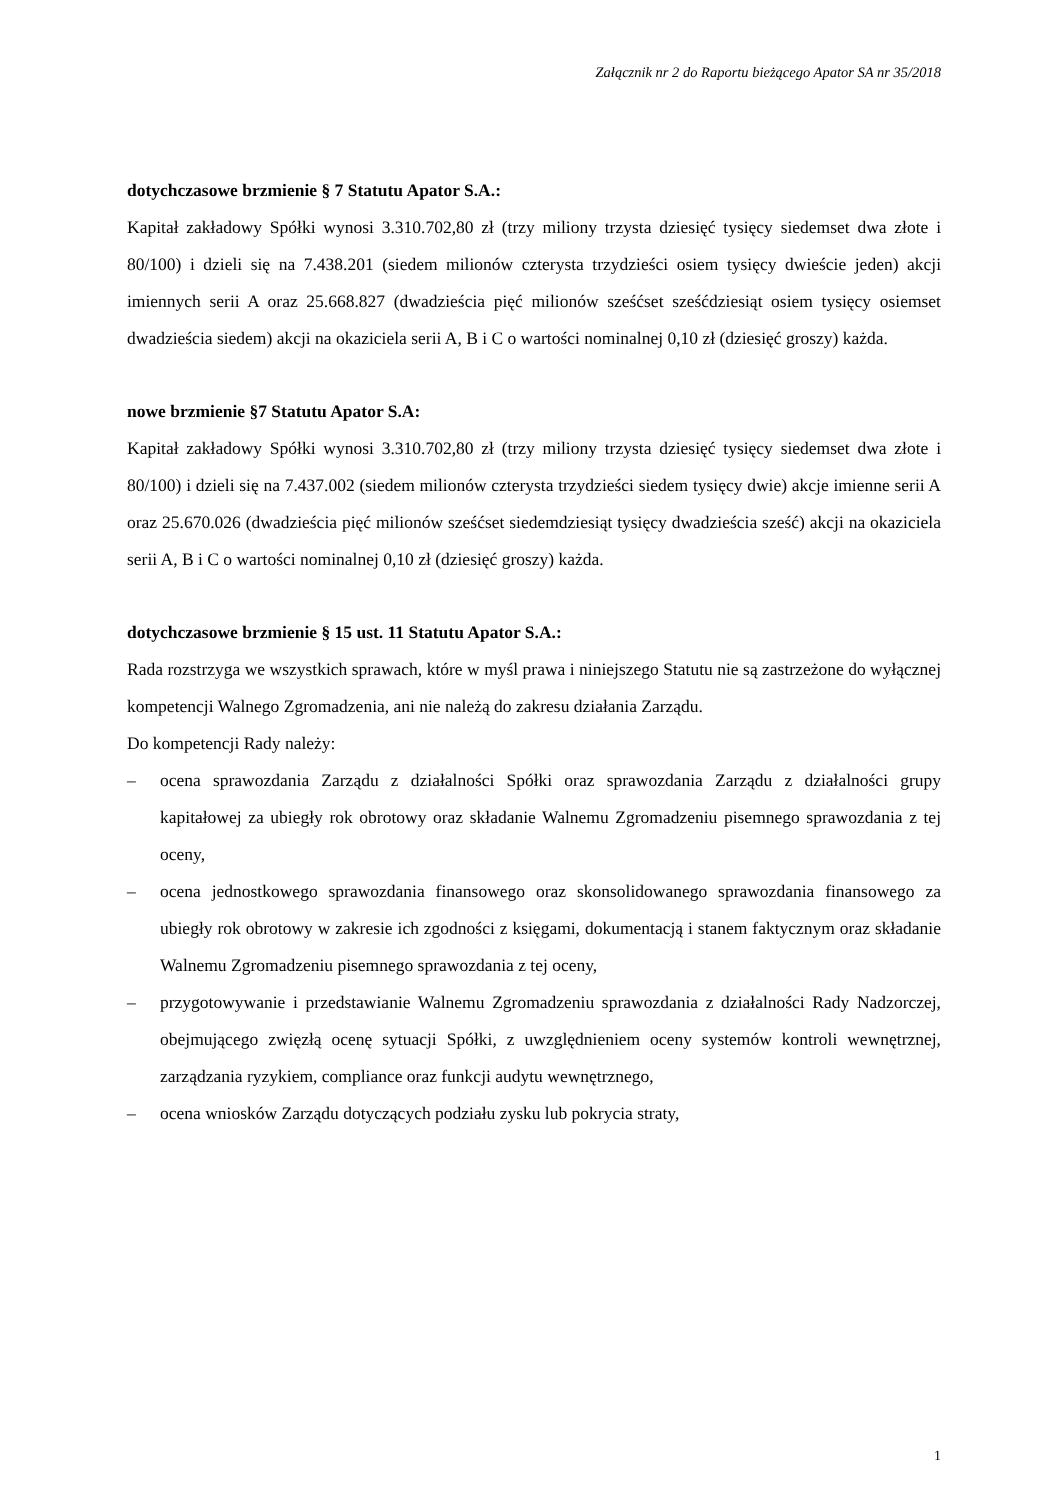Załącznik nr 2 do Raportu bieżącego Apator SA nr 35/2018
dotychczasowe brzmienie § 7 Statutu Apator S.A.:
Kapitał zakładowy Spółki wynosi 3.310.702,80 zł (trzy miliony trzysta dziesięć tysięcy siedemset dwa złote i 80/100) i dzieli się na 7.438.201 (siedem milionów czterysta trzydzieści osiem tysięcy dwieście jeden) akcji imiennych serii A oraz 25.668.827 (dwadzieścia pięć milionów sześćset sześćdziesiąt osiem tysięcy osiemset dwadzieścia siedem) akcji na okaziciela serii A, B i C o wartości nominalnej 0,10 zł (dziesięć groszy) każda.
nowe brzmienie §7 Statutu Apator S.A:
Kapitał zakładowy Spółki wynosi 3.310.702,80 zł (trzy miliony trzysta dziesięć tysięcy siedemset dwa złote i 80/100) i dzieli się na 7.437.002 (siedem milionów czterysta trzydzieści siedem tysięcy dwie) akcje imienne serii A oraz 25.670.026 (dwadzieścia pięć milionów sześćset siedemdziesiąt tysięcy dwadzieścia sześć) akcji na okaziciela serii A, B i C o wartości nominalnej 0,10 zł (dziesięć groszy) każda.
dotychczasowe brzmienie § 15 ust. 11 Statutu Apator S.A.:
Rada rozstrzyga we wszystkich sprawach, które w myśl prawa i niniejszego Statutu nie są zastrzeżone do wyłącznej kompetencji Walnego Zgromadzenia, ani nie należą do zakresu działania Zarządu.
Do kompetencji Rady należy:
– ocena sprawozdania Zarządu z działalności Spółki oraz sprawozdania Zarządu z działalności grupy kapitałowej za ubiegły rok obrotowy oraz składanie Walnemu Zgromadzeniu pisemnego sprawozdania z tej oceny,
– ocena jednostkowego sprawozdania finansowego oraz skonsolidowanego sprawozdania finansowego za ubiegły rok obrotowy w zakresie ich zgodności z księgami, dokumentacją i stanem faktycznym oraz składanie Walnemu Zgromadzeniu pisemnego sprawozdania z tej oceny,
– przygotowywanie i przedstawianie Walnemu Zgromadzeniu sprawozdania z działalności Rady Nadzorczej, obejmującego zwięzłą ocenę sytuacji Spółki, z uwzględnieniem oceny systemów kontroli wewnętrznej, zarządzania ryzykiem, compliance oraz funkcji audytu wewnętrznego,
– ocena wniosków Zarządu dotyczących podziału zysku lub pokrycia straty,
1